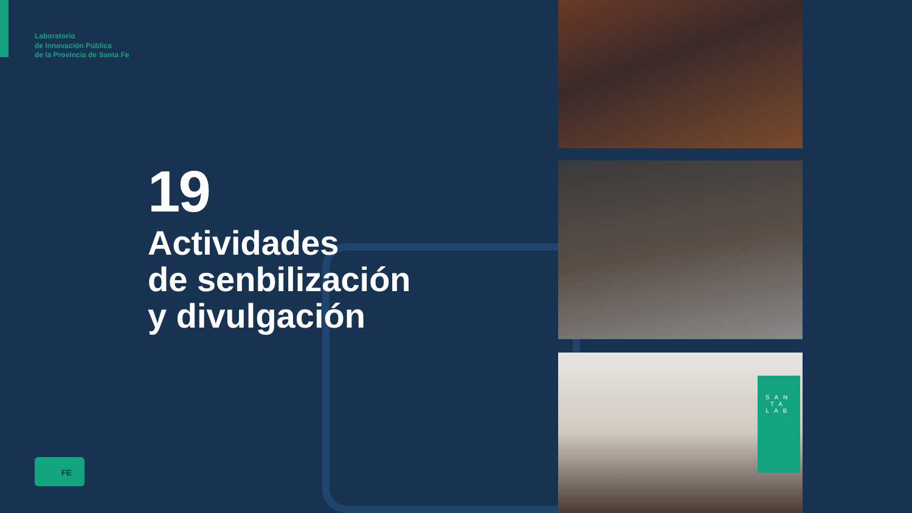Laboratorio
de Innovación Pública
de la Provincia de Santa Fe
19
Actividades
de senbilización
y divulgación
SAN TA LAB
FE